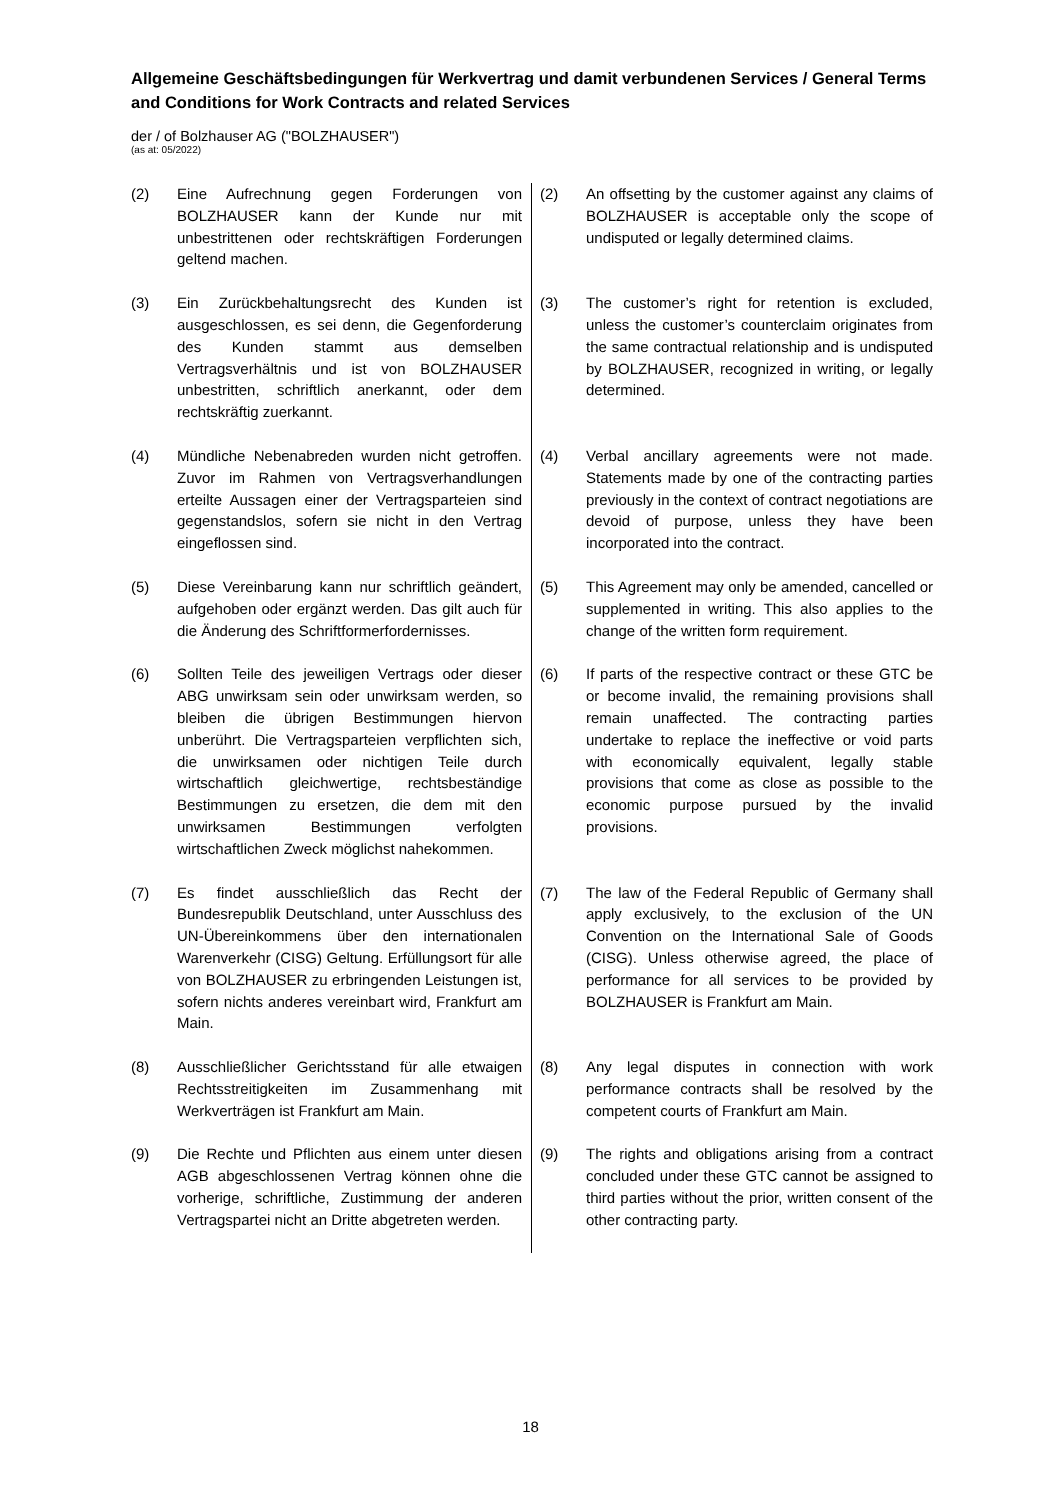Allgemeine Geschäftsbedingungen für Werkvertrag und damit verbundenen Services / General Terms and Conditions for Work Contracts and related Services
der / of Bolzhauser AG ("BOLZHAUSER")
(as at: 05/2022)
(2) Eine Aufrechnung gegen Forderungen von BOLZHAUSER kann der Kunde nur mit unbestrittenen oder rechtskräftigen Forderungen geltend machen.
(2) An offsetting by the customer against any claims of BOLZHAUSER is acceptable only the scope of undisputed or legally determined claims.
(3) Ein Zurückbehaltungsrecht des Kunden ist ausgeschlossen, es sei denn, die Gegenforderung des Kunden stammt aus demselben Vertragsverhältnis und ist von BOLZHAUSER unbestritten, schriftlich anerkannt, oder dem rechtskräftig zuerkannt.
(3) The customer’s right for retention is excluded, unless the customer’s counterclaim originates from the same contractual relationship and is undisputed by BOLZHAUSER, recognized in writing, or legally determined.
(4) Mündliche Nebenabreden wurden nicht getroffen. Zuvor im Rahmen von Vertragsverhandlungen erteilte Aussagen einer der Vertragsparteien sind gegenstandslos, sofern sie nicht in den Vertrag eingeflossen sind.
(4) Verbal ancillary agreements were not made. Statements made by one of the contracting parties previously in the context of contract negotiations are devoid of purpose, unless they have been incorporated into the contract.
(5) Diese Vereinbarung kann nur schriftlich geändert, aufgehoben oder ergänzt werden. Das gilt auch für die Änderung des Schriftformerfordernisses.
(5) This Agreement may only be amended, cancelled or supplemented in writing. This also applies to the change of the written form requirement.
(6) Sollten Teile des jeweiligen Vertrags oder dieser ABG unwirksam sein oder unwirksam werden, so bleiben die übrigen Bestimmungen hiervon unberührt. Die Vertragsparteien verpflichten sich, die unwirksamen oder nichtigen Teile durch wirtschaftlich gleichwertige, rechtsbeständige Bestimmungen zu ersetzen, die dem mit den unwirksamen Bestimmungen verfolgten wirtschaftlichen Zweck möglichst nahekommen.
(6) If parts of the respective contract or these GTC be or become invalid, the remaining provisions shall remain unaffected. The contracting parties undertake to replace the ineffective or void parts with economically equivalent, legally stable provisions that come as close as possible to the economic purpose pursued by the invalid provisions.
(7) Es findet ausschließlich das Recht der Bundesrepublik Deutschland, unter Ausschluss des UN-Übereinkommens über den internationalen Warenverkehr (CISG) Geltung. Erfüllungsort für alle von BOLZHAUSER zu erbringenden Leistungen ist, sofern nichts anderes vereinbart wird, Frankfurt am Main.
(7) The law of the Federal Republic of Germany shall apply exclusively, to the exclusion of the UN Convention on the International Sale of Goods (CISG). Unless otherwise agreed, the place of performance for all services to be provided by BOLZHAUSER is Frankfurt am Main.
(8) Ausschließlicher Gerichtsstand für alle etwaigen Rechtsstreitigkeiten im Zusammenhang mit Werkverträgen ist Frankfurt am Main.
(8) Any legal disputes in connection with work performance contracts shall be resolved by the competent courts of Frankfurt am Main.
(9) Die Rechte und Pflichten aus einem unter diesen AGB abgeschlossenen Vertrag können ohne die vorherige, schriftliche, Zustimmung der anderen Vertragspartei nicht an Dritte abgetreten werden.
(9) The rights and obligations arising from a contract concluded under these GTC cannot be assigned to third parties without the prior, written consent of the other contracting party.
18